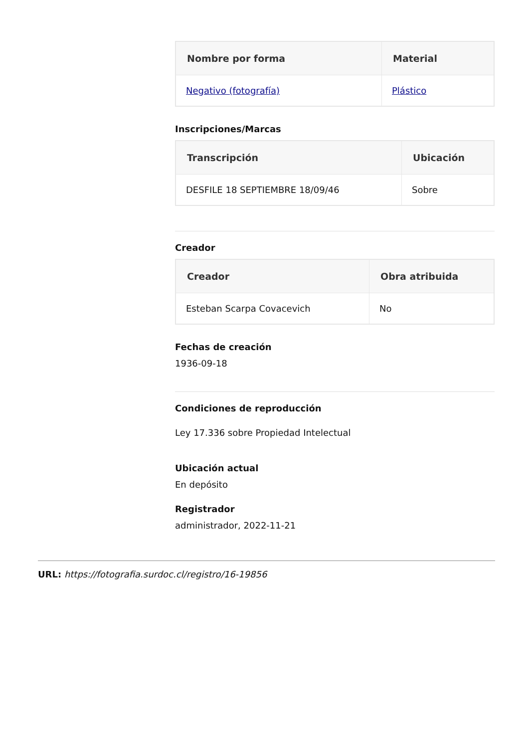| Nombre por forma | Material |
| --- | --- |
| Negativo (fotografía) | Plástico |
Inscripciones/Marcas
| Transcripción | Ubicación |
| --- | --- |
| DESFILE 18 SEPTIEMBRE 18/09/46 | Sobre |
Creador
| Creador | Obra atribuida |
| --- | --- |
| Esteban Scarpa Covacevich | No |
Fechas de creación
1936-09-18
Condiciones de reproducción
Ley 17.336 sobre Propiedad Intelectual
Ubicación actual
En depósito
Registrador
administrador, 2022-11-21
URL: https://fotografia.surdoc.cl/registro/16-19856